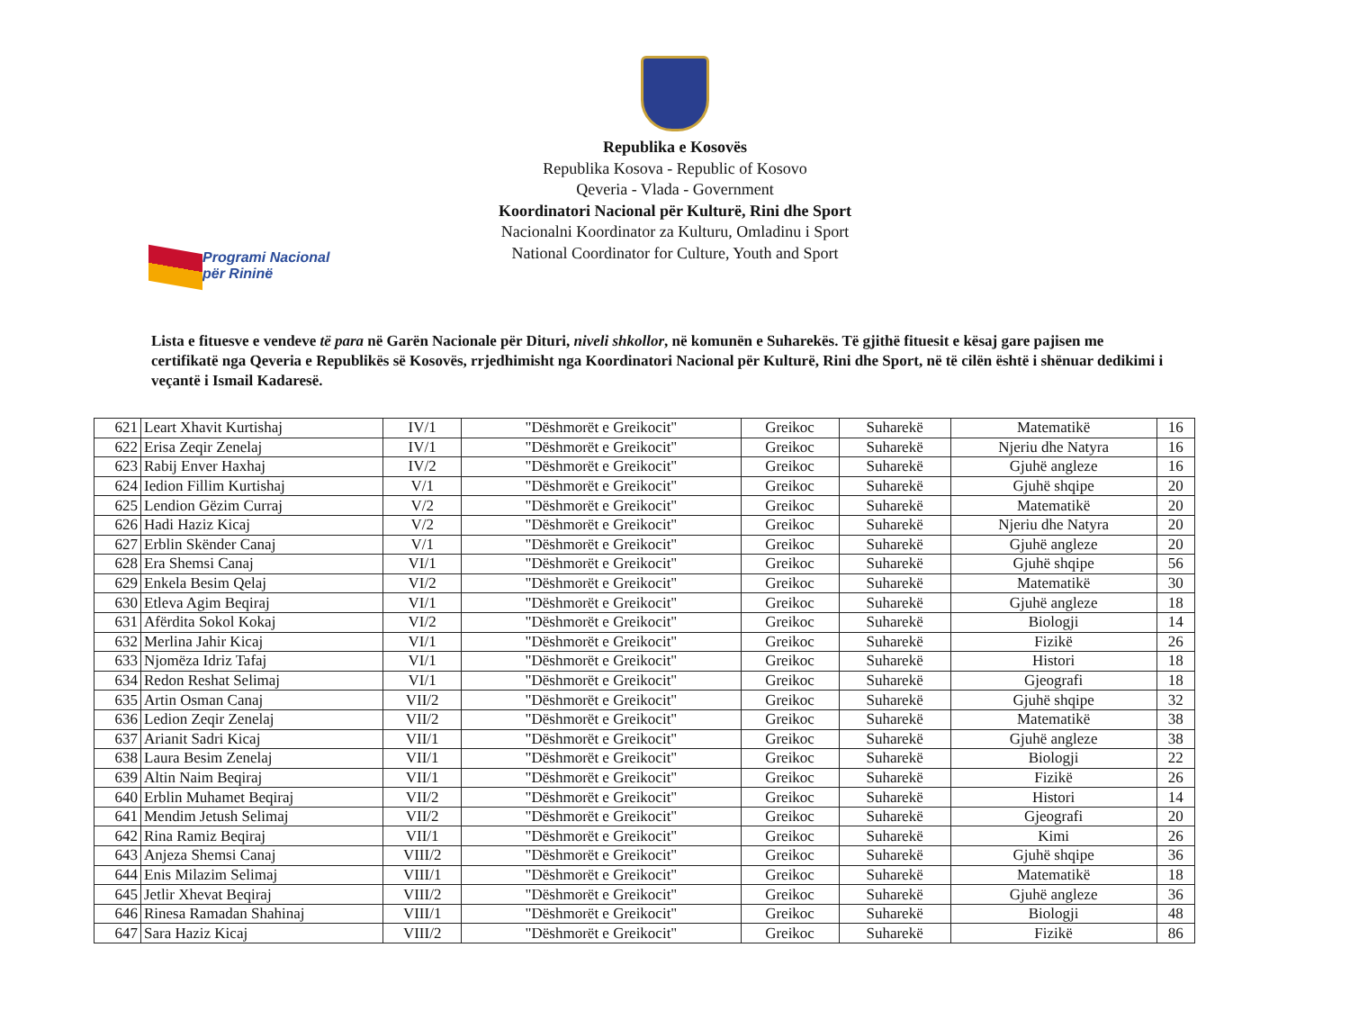Republika e Kosovës
Republika Kosova - Republic of Kosovo
Qeveria - Vlada - Government
Koordinatori Nacional për Kulturë, Rini dhe Sport
Nacionalni Koordinator za Kulturu, Omladinu i Sport
National Coordinator for Culture, Youth and Sport
Programi Nacional
për Rininë
Lista e fituesve e vendeve të para në Garën Nacionale për Dituri, niveli shkollor, në komunën e Suharekës. Të gjithë fituesit e kësaj gare pajisen me certifikatë nga Qeveria e Republikës së Kosovës, rrjedhimisht nga Koordinatori Nacional për Kulturë, Rini dhe Sport, në të cilën është i shënuar dedikimi i veçantë i Ismail Kadaresë.
| 621 | Leart Xhavit Kurtishaj | IV/1 | "Dëshmorët e Greikocit" | Greikoc | Suharekë | Matematikë | 16 |
| 622 | Erisa Zeqir Zenelaj | IV/1 | "Dëshmorët e Greikocit" | Greikoc | Suharekë | Njeriu dhe Natyra | 16 |
| 623 | Rabij Enver Haxhaj | IV/2 | "Dëshmorët e Greikocit" | Greikoc | Suharekë | Gjuhë angleze | 16 |
| 624 | Iedion Fillim Kurtishaj | V/1 | "Dëshmorët e Greikocit" | Greikoc | Suharekë | Gjuhë shqipe | 20 |
| 625 | Lendion Gëzim Curraj | V/2 | "Dëshmorët e Greikocit" | Greikoc | Suharekë | Matematikë | 20 |
| 626 | Hadi Haziz Kicaj | V/2 | "Dëshmorët e Greikocit" | Greikoc | Suharekë | Njeriu dhe Natyra | 20 |
| 627 | Erblin Skënder Canaj | V/1 | "Dëshmorët e Greikocit" | Greikoc | Suharekë | Gjuhë angleze | 20 |
| 628 | Era Shemsi Canaj | VI/1 | "Dëshmorët e Greikocit" | Greikoc | Suharekë | Gjuhë shqipe | 56 |
| 629 | Enkela Besim Qelaj | VI/2 | "Dëshmorët e Greikocit" | Greikoc | Suharekë | Matematikë | 30 |
| 630 | Etleva Agim Beqiraj | VI/1 | "Dëshmorët e Greikocit" | Greikoc | Suharekë | Gjuhë angleze | 18 |
| 631 | Afërdita Sokol Kokaj | VI/2 | "Dëshmorët e Greikocit" | Greikoc | Suharekë | Biologji | 14 |
| 632 | Merlina Jahir Kicaj | VI/1 | "Dëshmorët e Greikocit" | Greikoc | Suharekë | Fizikë | 26 |
| 633 | Njomëza Idriz Tafaj | VI/1 | "Dëshmorët e Greikocit" | Greikoc | Suharekë | Histori | 18 |
| 634 | Redon Reshat Selimaj | VI/1 | "Dëshmorët e Greikocit" | Greikoc | Suharekë | Gjeografi | 18 |
| 635 | Artin Osman Canaj | VII/2 | "Dëshmorët e Greikocit" | Greikoc | Suharekë | Gjuhë shqipe | 32 |
| 636 | Ledion Zeqir Zenelaj | VII/2 | "Dëshmorët e Greikocit" | Greikoc | Suharekë | Matematikë | 38 |
| 637 | Arianit Sadri Kicaj | VII/1 | "Dëshmorët e Greikocit" | Greikoc | Suharekë | Gjuhë angleze | 38 |
| 638 | Laura Besim Zenelaj | VII/1 | "Dëshmorët e Greikocit" | Greikoc | Suharekë | Biologji | 22 |
| 639 | Altin Naim Beqiraj | VII/1 | "Dëshmorët e Greikocit" | Greikoc | Suharekë | Fizikë | 26 |
| 640 | Erblin Muhamet Beqiraj | VII/2 | "Dëshmorët e Greikocit" | Greikoc | Suharekë | Histori | 14 |
| 641 | Mendim Jetush Selimaj | VII/2 | "Dëshmorët e Greikocit" | Greikoc | Suharekë | Gjeografi | 20 |
| 642 | Rina Ramiz Beqiraj | VII/1 | "Dëshmorët e Greikocit" | Greikoc | Suharekë | Kimi | 26 |
| 643 | Anjeza Shemsi Canaj | VIII/2 | "Dëshmorët e Greikocit" | Greikoc | Suharekë | Gjuhë shqipe | 36 |
| 644 | Enis Milazim Selimaj | VIII/1 | "Dëshmorët e Greikocit" | Greikoc | Suharekë | Matematikë | 18 |
| 645 | Jetlir Xhevat Beqiraj | VIII/2 | "Dëshmorët e Greikocit" | Greikoc | Suharekë | Gjuhë angleze | 36 |
| 646 | Rinesa Ramadan Shahinaj | VIII/1 | "Dëshmorët e Greikocit" | Greikoc | Suharekë | Biologji | 48 |
| 647 | Sara Haziz Kicaj | VIII/2 | "Dëshmorët e Greikocit" | Greikoc | Suharekë | Fizikë | 86 |